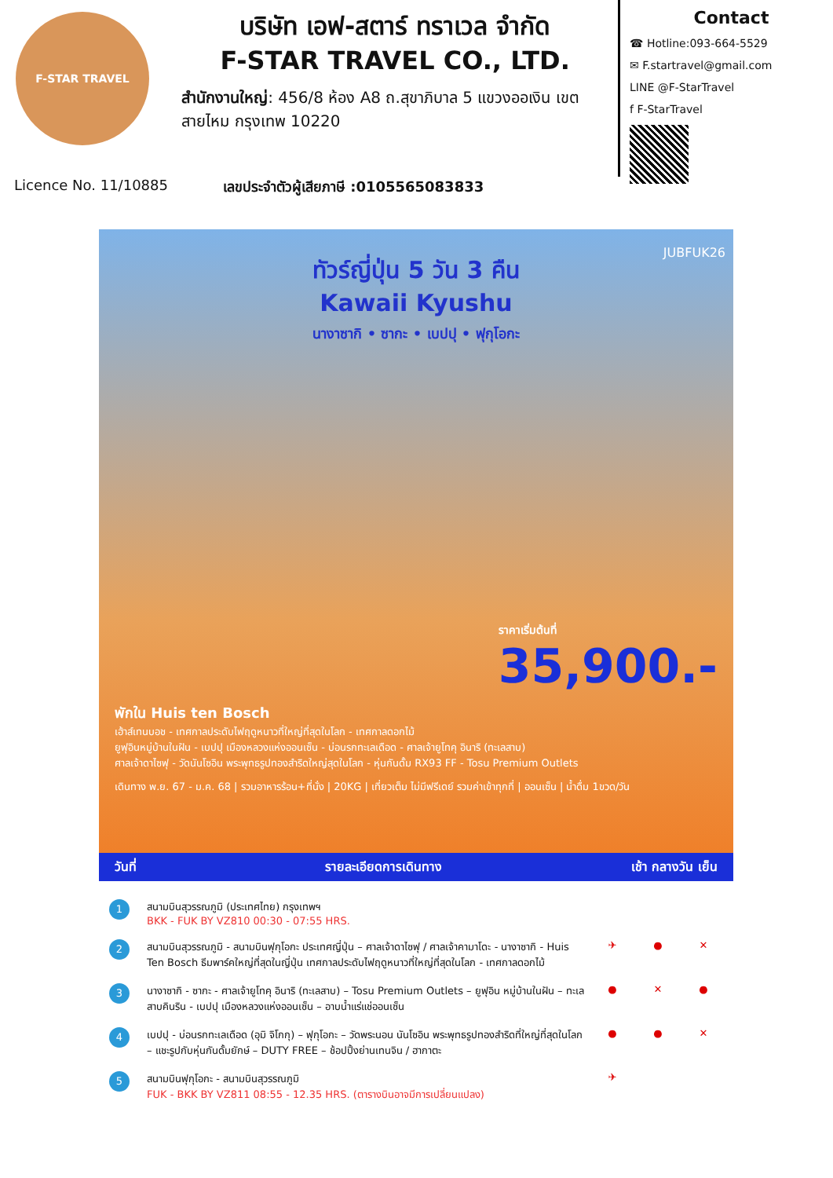F-STAR TRAVEL
บริษัท เอฟ-สตาร์ ทราเวล จำกัด
F-STAR TRAVEL CO., LTD.
สำนักงานใหญ่: 456/8 ห้อง A8 ถ.สุขาภิบาล 5 แขวงออเงิน เขตสายไหม กรุงเทพ 10220
Contact
☎ Hotline:093-664-5529
✉ F.startravel@gmail.com
LINE @F-StarTravel
f F-StarTravel
Licence No. 11/10885 เลขประจำตัวผู้เสียภาษี :0105565083833
ทัวร์ญี่ปุ่น 5 วัน 3 คืน
Kawaii Kyushu
นางาซากิ • ซากะ • เบปปุ • ฟุกุโอกะ
JUBFUK26
ราคาเริ่มต้นที่
35,900.-
พักใน Huis ten Bosch
เฮ้าส์เทนบอช - เทศกาลประดับไฟฤดูหนาวที่ใหญ่ที่สุดในโลก - เทศกาลดอกไม้
ยูฟุอินหมู่บ้านในฝัน - เบปปุ เมืองหลวงแห่งออนเซ็น - บ่อนรกทะเลเดือด - ศาลเจ้ายูโทคุ อินาริ (ทะเลสาบ)
ศาลเจ้าดาไซฟุ - วัดนันโซอิน พระพุทธรูปทองสำริดใหญ่สุดในโลก - หุ่นกันดั้ม RX93 FF - Tosu Premium Outlets
เดินทาง พ.ย. 67 - ม.ค. 68 | รวมอาหารร้อน+ที่นั่ง | 20KG | เที่ยวเต็ม ไม่มีฟรีเดย์ รวมค่าเข้าทุกที่ | ออนเซ็น | น้ำดื่ม 1ขวด/วัน
วันที่ รายละเอียดการเดินทาง เช้า กลางวัน เย็น
| 1 | สนามบินสุวรรณภูมิ (ประเทศไทย) กรุงเทพฯ BKK - FUK BY VZ810 00:30 - 07:55 HRS. | | | |
| 2 | สนามบินสุวรรณภูมิ - สนามบินฟุกุโอกะ ประเทศญี่ปุ่น – ศาลเจ้าดาไซฟุ / ศาลเจ้าคามาโดะ - นางาซากิ - Huis Ten Bosch ธีมพาร์คใหญ่ที่สุดในญี่ปุ่น เทศกาลประดับไฟฤดูหนาวที่ใหญ่ที่สุดในโลก - เทศกาลดอกไม้ | ✈ | ● | ✕ |
| 3 | นางาซากิ - ซากะ - ศาลเจ้ายูโทคุ อินาริ (ทะเลสาบ) – Tosu Premium Outlets – ยูฟุอิน หมู่บ้านในฝัน – ทะเลสาบคินริน - เบปปุ เมืองหลวงแห่งออนเซ็น – อาบน้ำแร่แช่ออนเซ็น | ● | ✕ | ● |
| 4 | เบปปุ - บ่อนรกทะเลเดือด (อุมิ จิโกกุ) – ฟุกุโอกะ – วัดพระนอน นันโซอิน พระพุทธรูปทองสำริดที่ใหญ่ที่สุดในโลก – แชะรูปกับหุ่นกันดั้มยักษ์ – DUTY FREE – ช้อปปิ้งย่านเทนจิน / ฮากาตะ | ● | ● | ✕ |
| 5 | สนามบินฟุกุโอกะ - สนามบินสุวรรณภูมิ FUK - BKK BY VZ811 08:55 - 12.35 HRS. (ตารางบินอาจมีการเปลี่ยนแปลง) | ✈ | | |